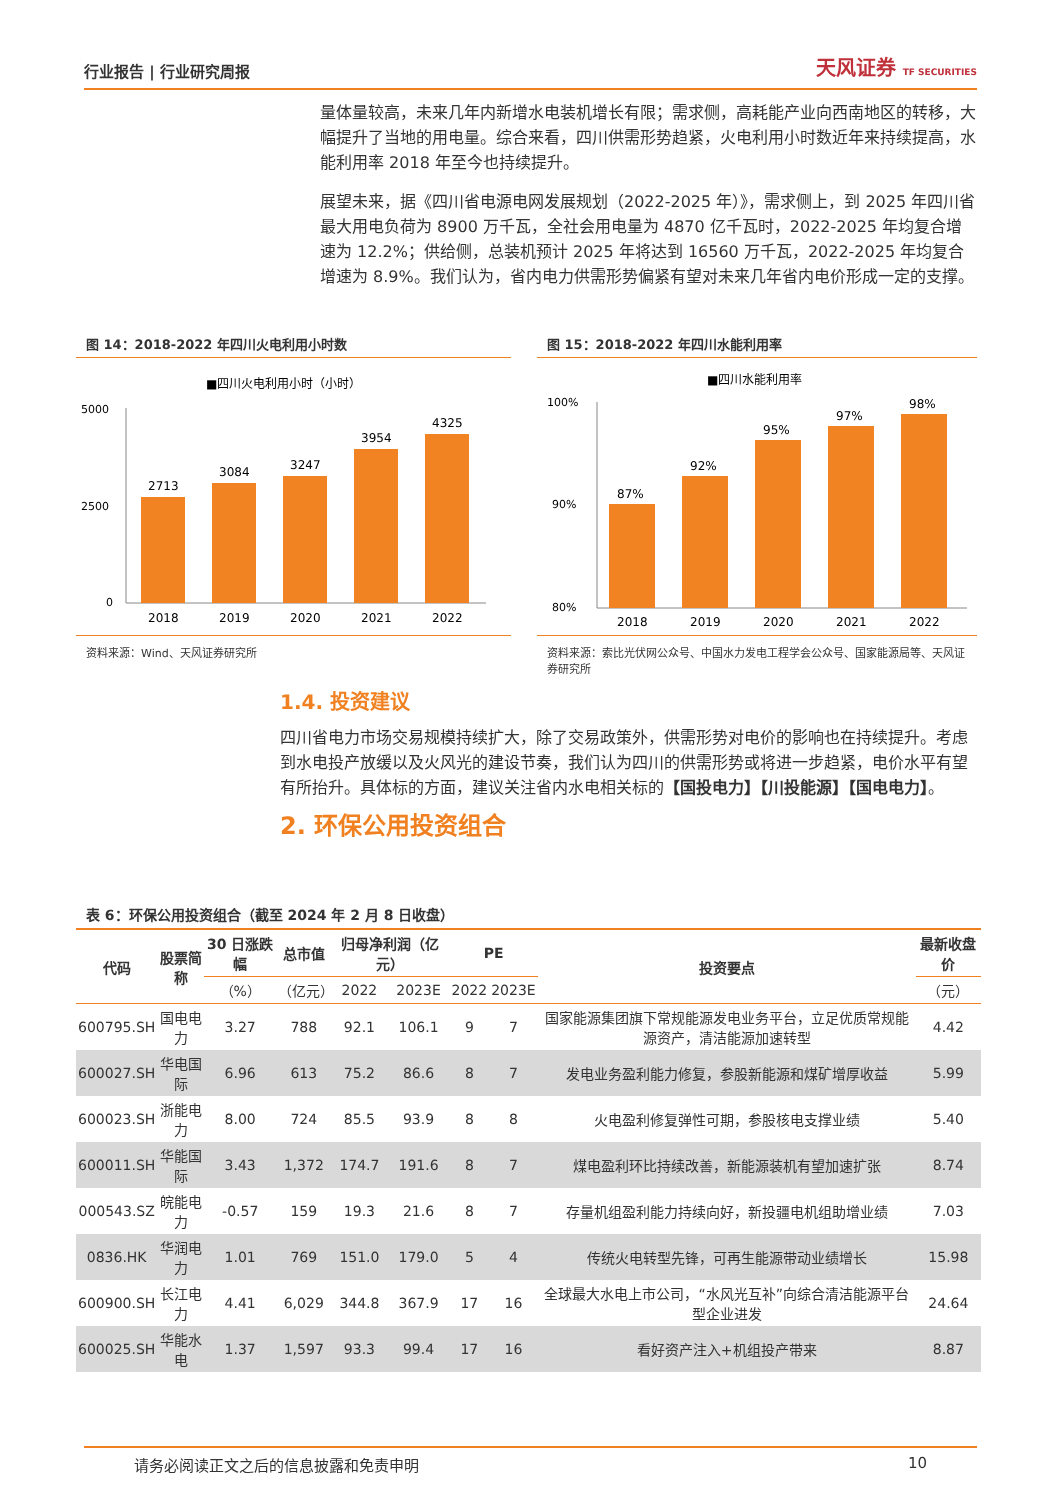行业报告 | 行业研究周报 天风证券 TF SECURITIES
量体量较高，未来几年内新增水电装机增长有限；需求侧，高耗能产业向西南地区的转移，大幅提升了当地的用电量。综合来看，四川供需形势趋紧，火电利用小时数近年来持续提高，水能利用率 2018 年至今也持续提升。
展望未来，据《四川省电源电网发展规划（2022-2025 年）》，需求侧上，到 2025 年四川省最大用电负荷为 8900 万千瓦，全社会用电量为 4870 亿千瓦时，2022-2025 年均复合增速为 12.2%；供给侧，总装机预计 2025 年将达到 16560 万千瓦，2022-2025 年均复合增速为 8.9%。我们认为，省内电力供需形势偏紧有望对未来几年省内电价形成一定的支撑。
图 14：2018-2022 年四川火电利用小时数
■四川火电利用小时（小时）
5000
2500
0
2713
3084
3247
3954
4325
2018
2019
2020
2021
2022
资料来源：Wind、天风证券研究所
图 15：2018-2022 年四川水能利用率
■四川水能利用率
100%
90%
80%
87%
92%
95%
97%
98%
2018
2019
2020
2021
2022
资料来源：索比光伏网公众号、中国水力发电工程学会公众号、国家能源局等、天风证券研究所
1.4. 投资建议
四川省电力市场交易规模持续扩大，除了交易政策外，供需形势对电价的影响也在持续提升。考虑到水电投产放缓以及火风光的建设节奏，我们认为四川的供需形势或将进一步趋紧，电价水平有望有所抬升。具体标的方面，建议关注省内水电相关标的【国投电力】【川投能源】【国电电力】。
2. 环保公用投资组合
表 6：环保公用投资组合（截至 2024 年 2 月 8 日收盘）
| 代码 | 股票简称 | 30 日涨跌幅 | 总市值 | 归母净利润（亿元） | | PE | | 投资要点 | 最新收盘价 |
| --- | --- | --- | --- | --- | --- | --- | --- | --- | --- |
| | | （%） | （亿元） | 2022 | 2023E | 2022 | 2023E | | （元） |
| 600795.SH | 国电电力 | 3.27 | 788 | 92.1 | 106.1 | 9 | 7 | 国家能源集团旗下常规能源发电业务平台，立足优质常规能源资产，清洁能源加速转型 | 4.42 |
| 600027.SH | 华电国际 | 6.96 | 613 | 75.2 | 86.6 | 8 | 7 | 发电业务盈利能力修复，参股新能源和煤矿增厚收益 | 5.99 |
| 600023.SH | 浙能电力 | 8.00 | 724 | 85.5 | 93.9 | 8 | 8 | 火电盈利修复弹性可期，参股核电支撑业绩 | 5.40 |
| 600011.SH | 华能国际 | 3.43 | 1,372 | 174.7 | 191.6 | 8 | 7 | 煤电盈利环比持续改善，新能源装机有望加速扩张 | 8.74 |
| 000543.SZ | 皖能电力 | -0.57 | 159 | 19.3 | 21.6 | 8 | 7 | 存量机组盈利能力持续向好，新投疆电机组助增业绩 | 7.03 |
| 0836.HK | 华润电力 | 1.01 | 769 | 151.0 | 179.0 | 5 | 4 | 传统火电转型先锋，可再生能源带动业绩增长 | 15.98 |
| 600900.SH | 长江电力 | 4.41 | 6,029 | 344.8 | 367.9 | 17 | 16 | 全球最大水电上市公司，“水风光互补”向综合清洁能源平台型企业进发 | 24.64 |
| 600025.SH | 华能水电 | 1.37 | 1,597 | 93.3 | 99.4 | 17 | 16 | 看好资产注入+机组投产带来 | 8.87 |
请务必阅读正文之后的信息披露和免责申明 10